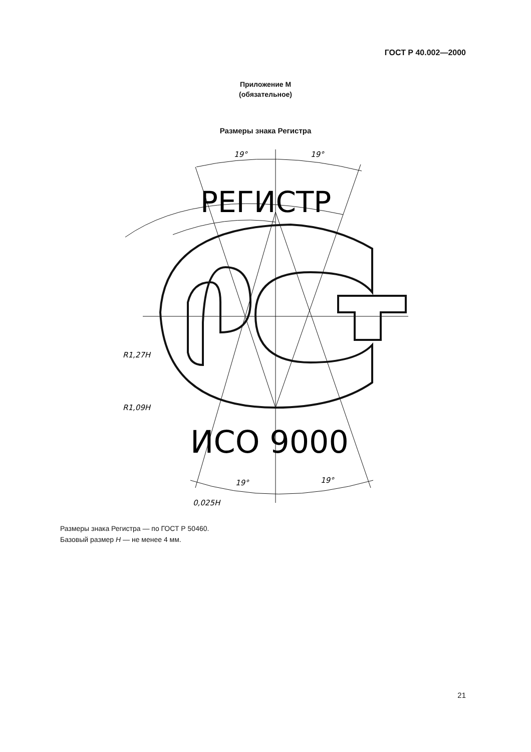ГОСТ Р 40.002—2000
Приложение М
(обязательное)
Размеры знака Регистра
РЕГИСТР
ИСО 9000
19°
19°
19°
19°
R1,27H
R1,09H
0,025H
Размеры знака Регистра — по ГОСТ Р 50460.
Базовый размер Н — не менее 4 мм.
21